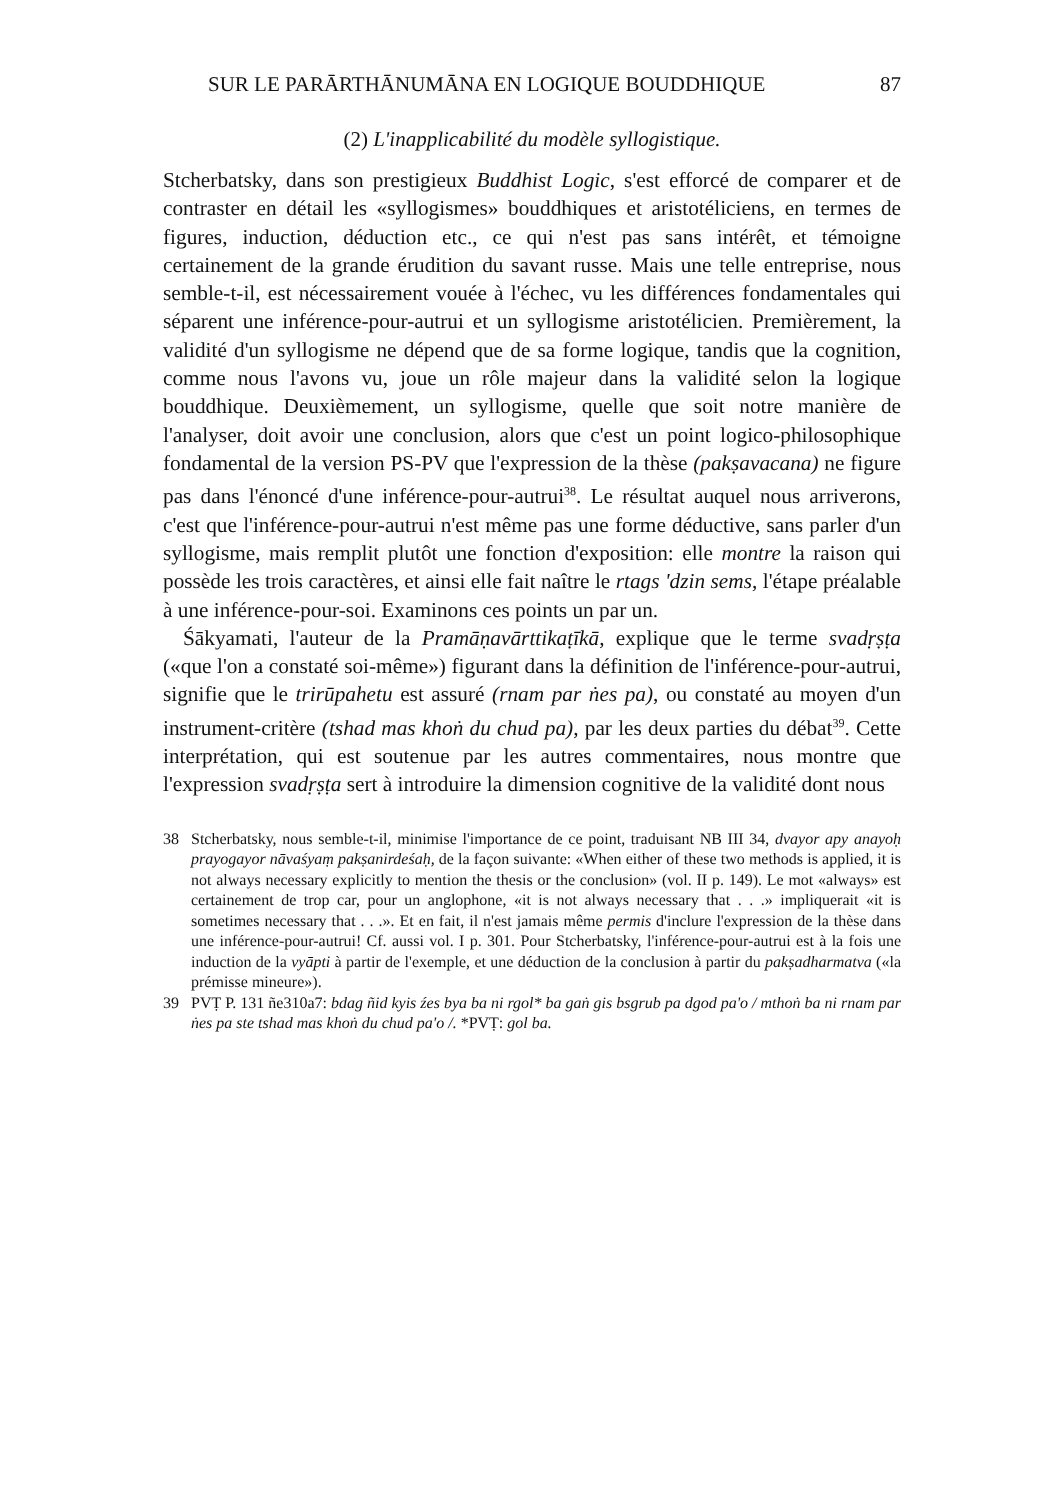SUR LE PARĀRTHĀNUMĀNA EN LOGIQUE BOUDDHIQUE 87
(2) L'inapplicabilité du modèle syllogistique.
Stcherbatsky, dans son prestigieux Buddhist Logic, s'est efforcé de comparer et de contraster en détail les «syllogismes» bouddhiques et aristotéliciens, en termes de figures, induction, déduction etc., ce qui n'est pas sans intérêt, et témoigne certainement de la grande érudition du savant russe. Mais une telle entreprise, nous semble-t-il, est nécessairement vouée à l'échec, vu les différences fondamentales qui séparent une inférence-pour-autrui et un syllogisme aristotélicien. Premièrement, la validité d'un syllogisme ne dépend que de sa forme logique, tandis que la cognition, comme nous l'avons vu, joue un rôle majeur dans la validité selon la logique bouddhique. Deuxièmement, un syllogisme, quelle que soit notre manière de l'analyser, doit avoir une conclusion, alors que c'est un point logico-philosophique fondamental de la version PS-PV que l'expression de la thèse (pakṣavacana) ne figure pas dans l'énoncé d'une inférence-pour-autrui<sup>38</sup>. Le résultat auquel nous arriverons, c'est que l'inférence-pour-autrui n'est même pas une forme déductive, sans parler d'un syllogisme, mais remplit plutôt une fonction d'exposition: elle montre la raison qui possède les trois caractères, et ainsi elle fait naître le rtags 'dzin sems, l'étape préalable à une inférence-pour-soi. Examinons ces points un par un.
Śākyamati, l'auteur de la Pramāṇavārttikaṭīkā, explique que le terme svadṛṣṭa («que l'on a constaté soi-même») figurant dans la définition de l'inférence-pour-autrui, signifie que le trirūpahetu est assuré (rnam par ṅes pa), ou constaté au moyen d'un instrument-critère (tshad mas khoṅ du chud pa), par les deux parties du débat<sup>39</sup>. Cette interprétation, qui est soutenue par les autres commentaires, nous montre que l'expression svadṛṣṭa sert à introduire la dimension cognitive de la validité dont nous
38 Stcherbatsky, nous semble-t-il, minimise l'importance de ce point, traduisant NB III 34, dvayor apy anayoḥ prayogayor nāvaśyaṃ pakṣanirdeśaḥ, de la façon suivante: «When either of these two methods is applied, it is not always necessary explicitly to mention the thesis or the conclusion» (vol. II p. 149). Le mot «always» est certainement de trop car, pour un anglophone, «it is not always necessary that . . .» impliquerait «it is sometimes necessary that . . .». Et en fait, il n'est jamais même permis d'inclure l'expression de la thèse dans une inférence-pour-autrui! Cf. aussi vol. I p. 301. Pour Stcherbatsky, l'inférence-pour-autrui est à la fois une induction de la vyāpti à partir de l'exemple, et une déduction de la conclusion à partir du pakṣadharmatva («la prémisse mineure»).
39 PVṬ P. 131 ñe310a7: bdag ñid kyis źes bya ba ni rgol* ba gaṅ gis bsgrub pa dgod pa'o / mthoṅ ba ni rnam par ṅes pa ste tshad mas khoṅ du chud pa'o /. *PVṬ: gol ba.